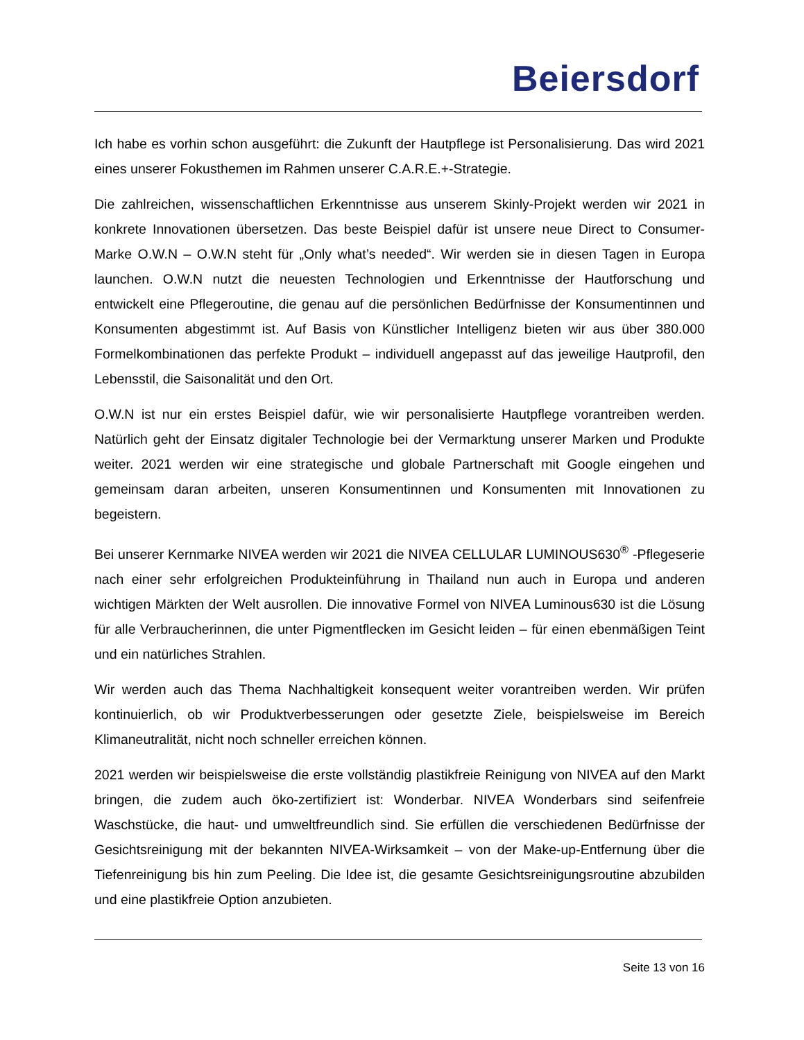Beiersdorf
Ich habe es vorhin schon ausgeführt: die Zukunft der Hautpflege ist Personalisierung. Das wird 2021 eines unserer Fokusthemen im Rahmen unserer C.A.R.E.+-Strategie.
Die zahlreichen, wissenschaftlichen Erkenntnisse aus unserem Skinly-Projekt werden wir 2021 in konkrete Innovationen übersetzen. Das beste Beispiel dafür ist unsere neue Direct to Consumer-Marke O.W.N – O.W.N steht für „Only what’s needed“. Wir werden sie in diesen Tagen in Europa launchen. O.W.N nutzt die neuesten Technologien und Erkenntnisse der Hautforschung und entwickelt eine Pflegeroutine, die genau auf die persönlichen Bedürfnisse der Konsumentinnen und Konsumenten abgestimmt ist. Auf Basis von Künstlicher Intelligenz bieten wir aus über 380.000 Formelkombinationen das perfekte Produkt – individuell angepasst auf das jeweilige Hautprofil, den Lebensstil, die Saisonalität und den Ort.
O.W.N ist nur ein erstes Beispiel dafür, wie wir personalisierte Hautpflege vorantreiben werden. Natürlich geht der Einsatz digitaler Technologie bei der Vermarktung unserer Marken und Produkte weiter. 2021 werden wir eine strategische und globale Partnerschaft mit Google eingehen und gemeinsam daran arbeiten, unseren Konsumentinnen und Konsumenten mit Innovationen zu begeistern.
Bei unserer Kernmarke NIVEA werden wir 2021 die NIVEA CELLULAR LUMINOUS630<sup>®</sup> -Pflegeserie nach einer sehr erfolgreichen Produkteinführung in Thailand nun auch in Europa und anderen wichtigen Märkten der Welt ausrollen. Die innovative Formel von NIVEA Luminous630 ist die Lösung für alle Verbraucherinnen, die unter Pigmentflecken im Gesicht leiden – für einen ebenmäßigen Teint und ein natürliches Strahlen.
Wir werden auch das Thema Nachhaltigkeit konsequent weiter vorantreiben werden. Wir prüfen kontinuierlich, ob wir Produktverbesserungen oder gesetzte Ziele, beispielsweise im Bereich Klimaneutralität, nicht noch schneller erreichen können.
2021 werden wir beispielsweise die erste vollständig plastikfreie Reinigung von NIVEA auf den Markt bringen, die zudem auch öko-zertifiziert ist: Wonderbar. NIVEA Wonderbars sind seifenfreie Waschstücke, die haut- und umweltfreundlich sind. Sie erfüllen die verschiedenen Bedürfnisse der Gesichtsreinigung mit der bekannten NIVEA-Wirksamkeit – von der Make-up-Entfernung über die Tiefenreinigung bis hin zum Peeling. Die Idee ist, die gesamte Gesichtsreinigungsroutine abzubilden und eine plastikfreie Option anzubieten.
Seite 13 von 16